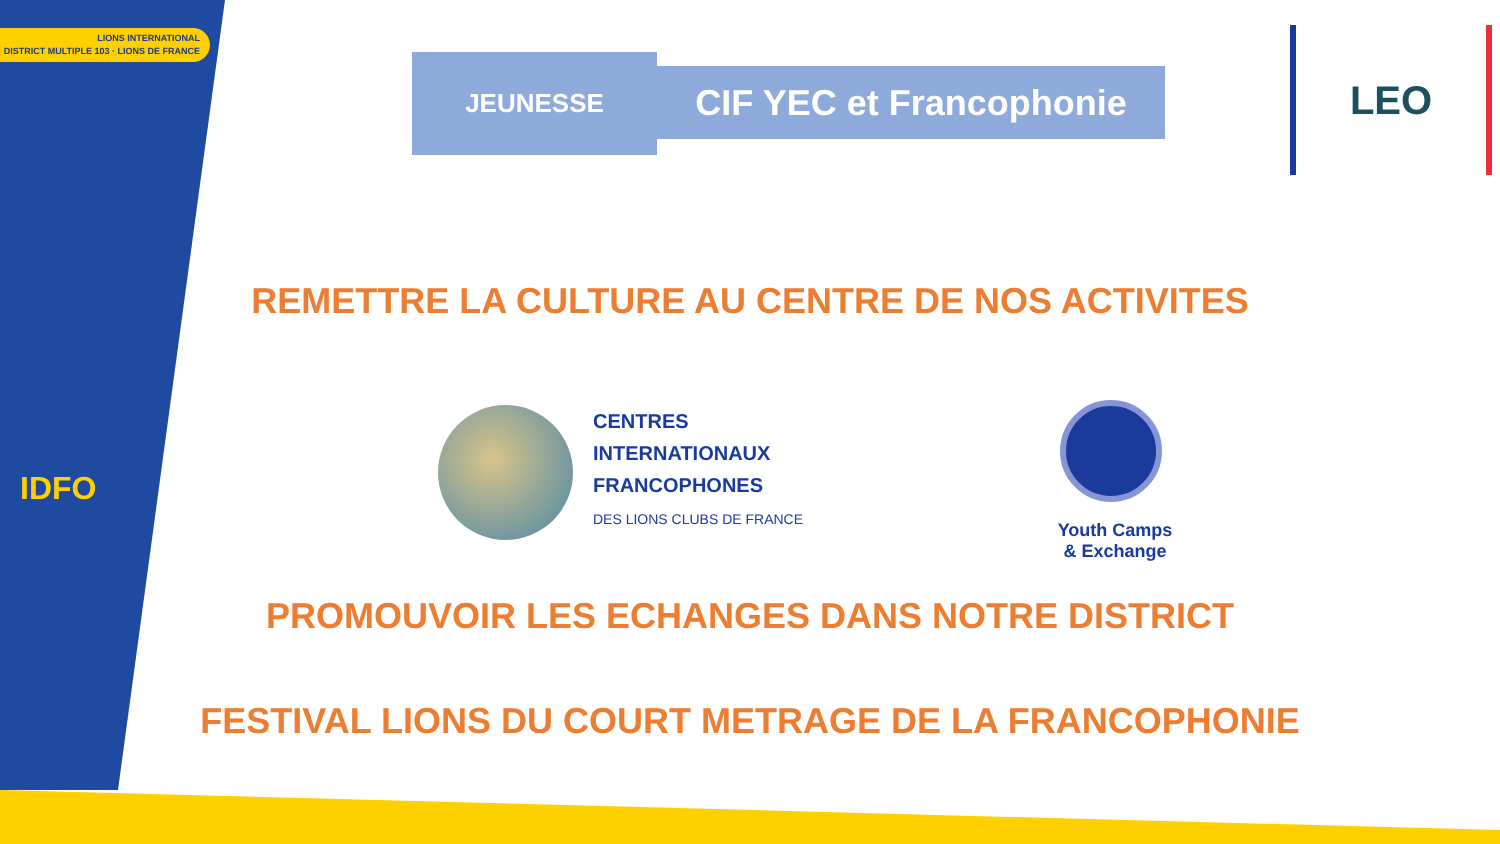LIONS INTERNATIONAL
DISTRICT MULTIPLE 103 · LIONS DE FRANCE
IDFO
JEUNESSE
CIF YEC et Francophonie
LEO
REMETTRE LA CULTURE AU CENTRE DE NOS ACTIVITES
CENTRES
INTERNATIONAUX
FRANCOPHONES
DES LIONS CLUBS DE FRANCE
Youth Camps
& Exchange
PROMOUVOIR LES ECHANGES DANS NOTRE DISTRICT
FESTIVAL LIONS DU COURT METRAGE DE LA FRANCOPHONIE